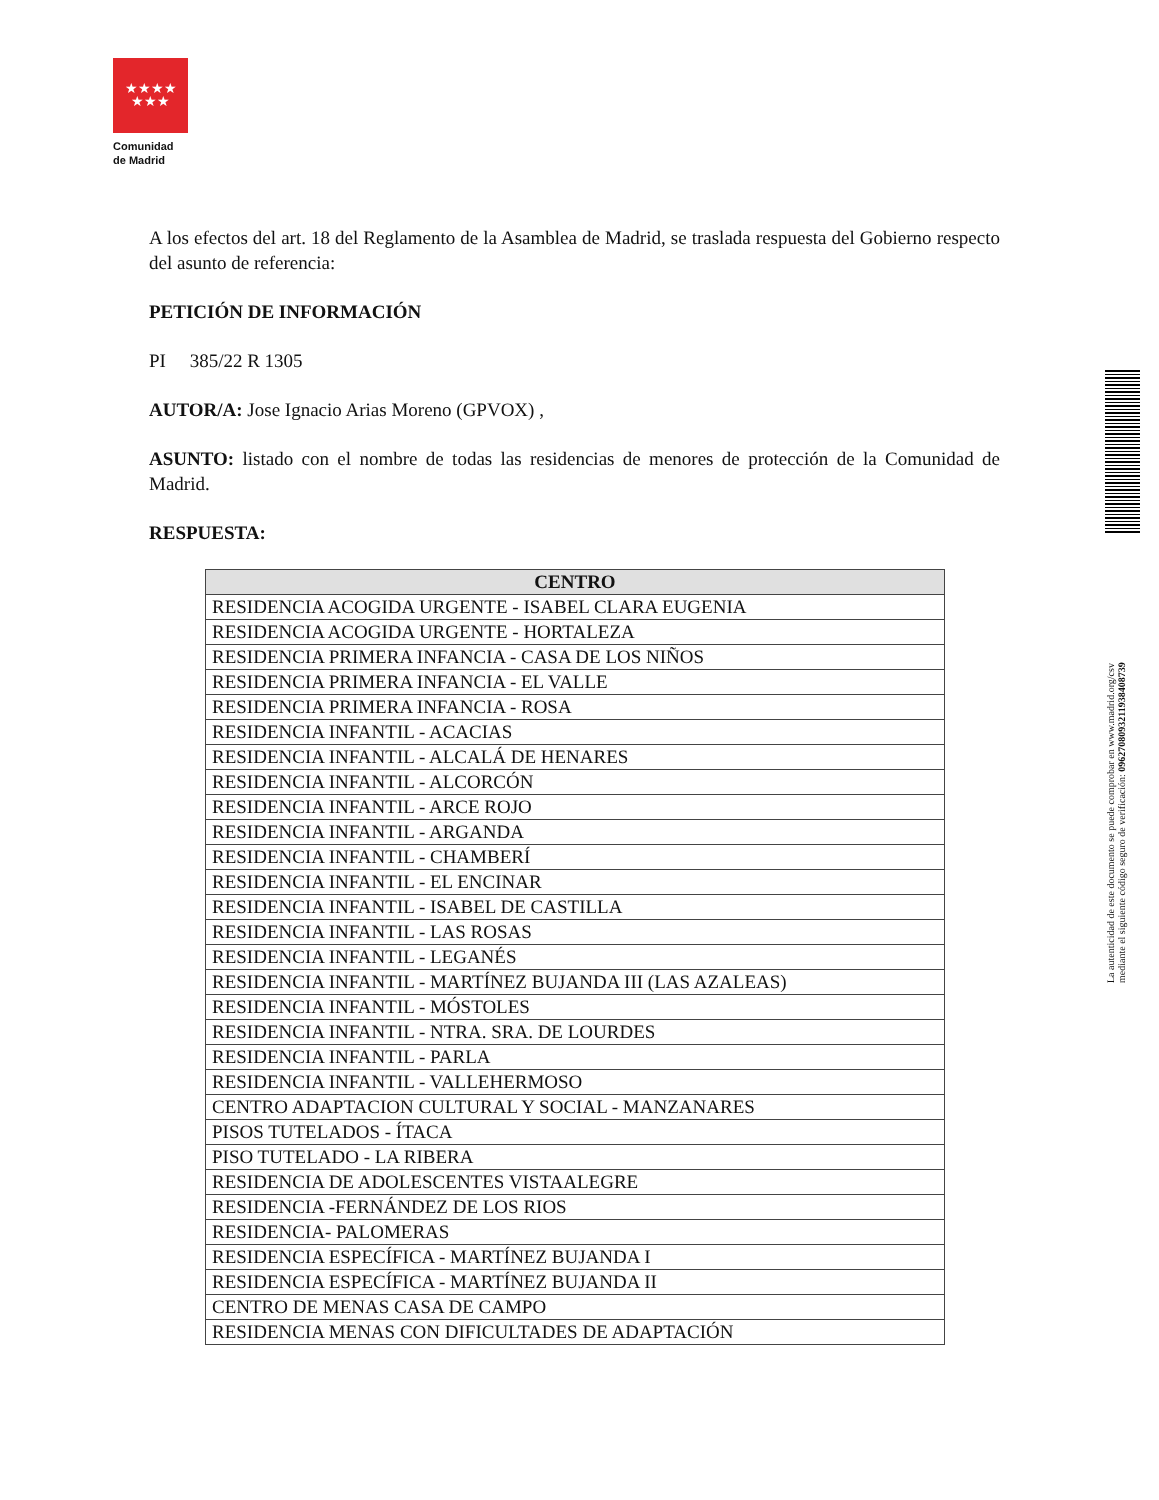★★★★
★★★
Comunidad
de Madrid
A los efectos del art. 18 del Reglamento de la Asamblea de Madrid, se traslada respuesta del Gobierno respecto del asunto de referencia:
PETICIÓN DE INFORMACIÓN
PI 385/22 R 1305
AUTOR/A: Jose Ignacio Arias Moreno (GPVOX) ,
ASUNTO: listado con el nombre de todas las residencias de menores de protección de la Comunidad de Madrid.
RESPUESTA:
| CENTRO |
| --- |
| RESIDENCIA ACOGIDA URGENTE - ISABEL CLARA EUGENIA |
| RESIDENCIA ACOGIDA URGENTE - HORTALEZA |
| RESIDENCIA PRIMERA INFANCIA - CASA DE LOS NIÑOS |
| RESIDENCIA PRIMERA INFANCIA - EL VALLE |
| RESIDENCIA PRIMERA INFANCIA - ROSA |
| RESIDENCIA INFANTIL - ACACIAS |
| RESIDENCIA INFANTIL - ALCALÁ DE HENARES |
| RESIDENCIA INFANTIL - ALCORCÓN |
| RESIDENCIA INFANTIL - ARCE ROJO |
| RESIDENCIA INFANTIL - ARGANDA |
| RESIDENCIA INFANTIL - CHAMBERÍ |
| RESIDENCIA INFANTIL - EL ENCINAR |
| RESIDENCIA INFANTIL - ISABEL DE CASTILLA |
| RESIDENCIA INFANTIL - LAS ROSAS |
| RESIDENCIA INFANTIL - LEGANÉS |
| RESIDENCIA INFANTIL - MARTÍNEZ BUJANDA III (LAS AZALEAS) |
| RESIDENCIA INFANTIL - MÓSTOLES |
| RESIDENCIA INFANTIL - NTRA. SRA. DE LOURDES |
| RESIDENCIA INFANTIL - PARLA |
| RESIDENCIA INFANTIL - VALLEHERMOSO |
| CENTRO ADAPTACION CULTURAL Y SOCIAL - MANZANARES |
| PISOS TUTELADOS - ÍTACA |
| PISO TUTELADO - LA RIBERA |
| RESIDENCIA DE ADOLESCENTES VISTAALEGRE |
| RESIDENCIA -FERNÁNDEZ DE LOS RIOS |
| RESIDENCIA- PALOMERAS |
| RESIDENCIA ESPECÍFICA - MARTÍNEZ BUJANDA I |
| RESIDENCIA ESPECÍFICA - MARTÍNEZ BUJANDA II |
| CENTRO DE MENAS CASA DE CAMPO |
| RESIDENCIA MENAS CON DIFICULTADES DE ADAPTACIÓN |
La autenticidad de este documento se puede comprobar en www.madrid.org/csv
mediante el siguiente código seguro de verificación: 0962708093211938408739